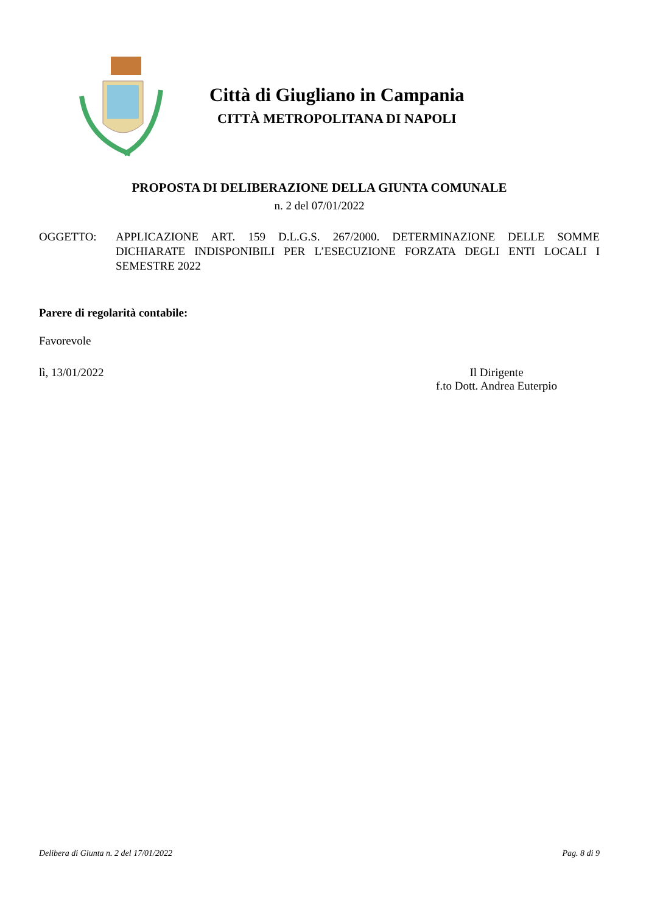Città di Giugliano in Campania
CITTÀ METROPOLITANA DI NAPOLI
PROPOSTA DI DELIBERAZIONE DELLA GIUNTA COMUNALE
n. 2 del 07/01/2022
OGGETTO: APPLICAZIONE ART. 159 D.L.G.S. 267/2000. DETERMINAZIONE DELLE SOMME DICHIARATE INDISPONIBILI PER L’ESECUZIONE FORZATA DEGLI ENTI LOCALI I SEMESTRE 2022
Parere di regolarità contabile:
Favorevole
lì, 13/01/2022 Il Dirigente
f.to Dott. Andrea Euterpio
Delibera di Giunta n. 2 del 17/01/2022 Pag. 8 di 9